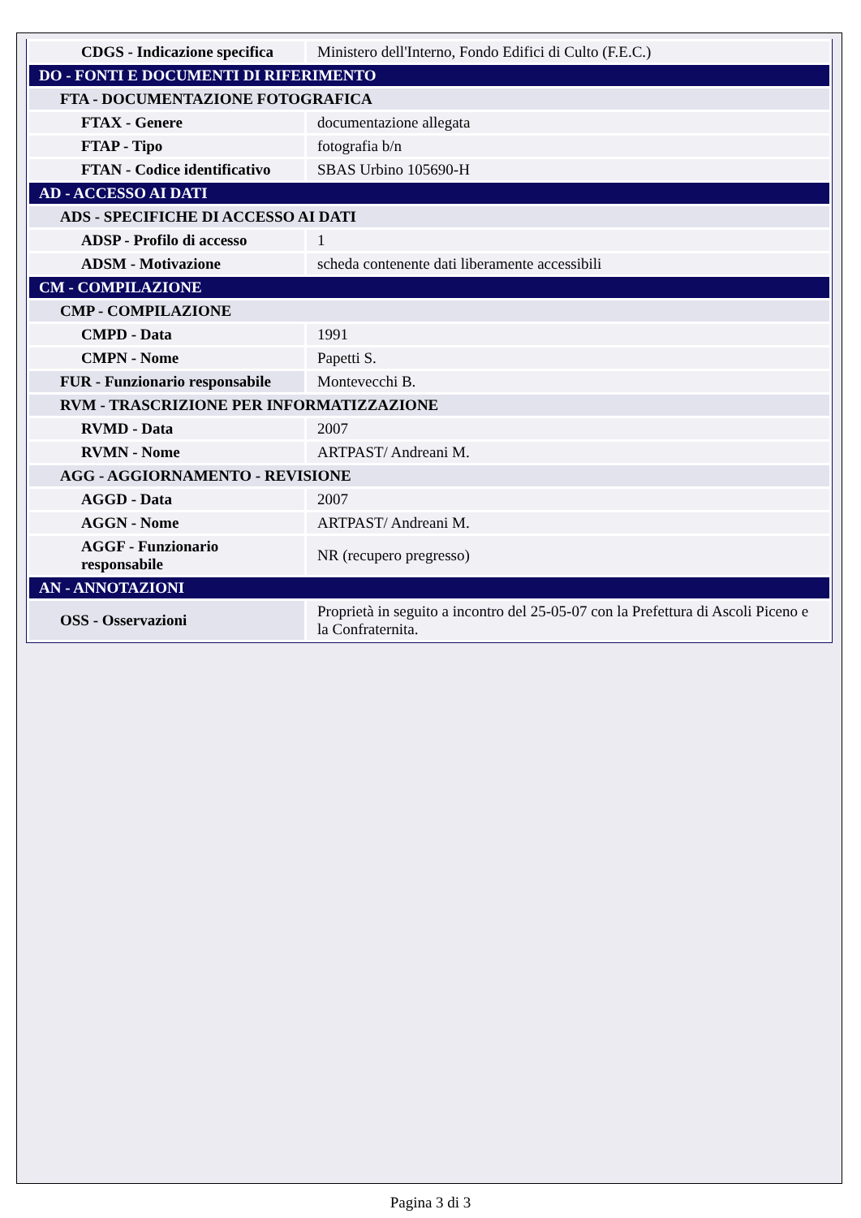| CDGS - Indicazione specifica | Ministero dell'Interno, Fondo Edifici di Culto (F.E.C.) |
| DO - FONTI E DOCUMENTI DI RIFERIMENTO | |
| FTA - DOCUMENTAZIONE FOTOGRAFICA | |
| FTAX - Genere | documentazione allegata |
| FTAP - Tipo | fotografia b/n |
| FTAN - Codice identificativo | SBAS Urbino 105690-H |
| AD - ACCESSO AI DATI | |
| ADS - SPECIFICHE DI ACCESSO AI DATI | |
| ADSP - Profilo di accesso | 1 |
| ADSM - Motivazione | scheda contenente dati liberamente accessibili |
| CM - COMPILAZIONE | |
| CMP - COMPILAZIONE | |
| CMPD - Data | 1991 |
| CMPN - Nome | Papetti S. |
| FUR - Funzionario responsabile | Montevecchi B. |
| RVM - TRASCRIZIONE PER INFORMATIZZAZIONE | |
| RVMD - Data | 2007 |
| RVMN - Nome | ARTPAST/ Andreani M. |
| AGG - AGGIORNAMENTO - REVISIONE | |
| AGGD - Data | 2007 |
| AGGN - Nome | ARTPAST/ Andreani M. |
| AGGF - Funzionario responsabile | NR (recupero pregresso) |
| AN - ANNOTAZIONI | |
| OSS - Osservazioni | Proprietà in seguito a incontro del 25-05-07 con la Prefettura di Ascoli Piceno e la Confraternita. |
Pagina 3 di 3